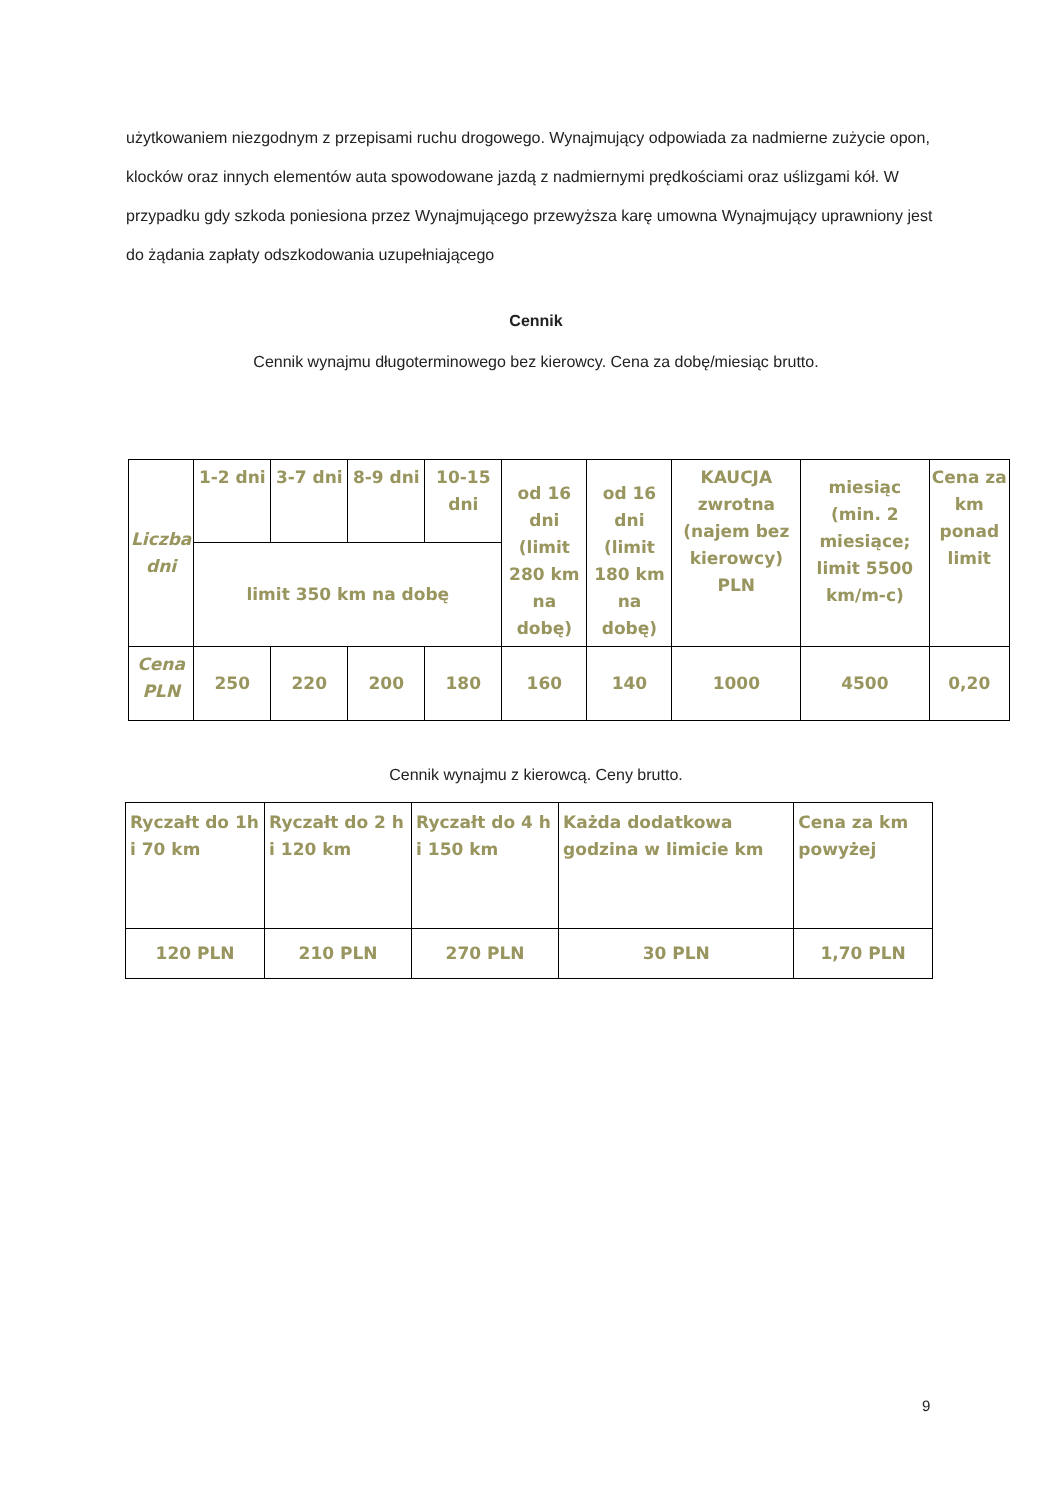użytkowaniem niezgodnym z przepisami ruchu drogowego. Wynajmujący odpowiada za nadmierne zużycie opon, klocków oraz innych elementów auta spowodowane jazdą z nadmiernymi prędkościami oraz uślizgami kół. W przypadku gdy szkoda poniesiona przez Wynajmującego przewyższa karę umowna Wynajmujący uprawniony jest do żądania zapłaty odszkodowania uzupełniającego
Cennik
Cennik wynajmu długoterminowego bez kierowcy. Cena za dobę/miesiąc brutto.
| Liczba dni | 1-2 dni | 3-7 dni | 8-9 dni | 10-15 dni | od 16 dni (limit 280 km na dobę) | od 16 dni (limit 180 km na dobę) | KAUCJA zwrotna (najem bez kierowcy) PLN | miesiąc (min. 2 miesiące; limit 5500 km/m-c) | Cena za km ponad limit |
| | limit 350 km na dobę | | | | | | | | |
| Cena PLN | 250 | 220 | 200 | 180 | 160 | 140 | 1000 | 4500 | 0,20 |
Cennik wynajmu z kierowcą. Ceny brutto.
| Ryczałt do 1h i 70 km | Ryczałt do 2 h i 120 km | Ryczałt do 4 h i 150 km | Każda dodatkowa godzina w limicie km | Cena za km powyżej |
| 120 PLN | 210 PLN | 270 PLN | 30 PLN | 1,70 PLN |
9